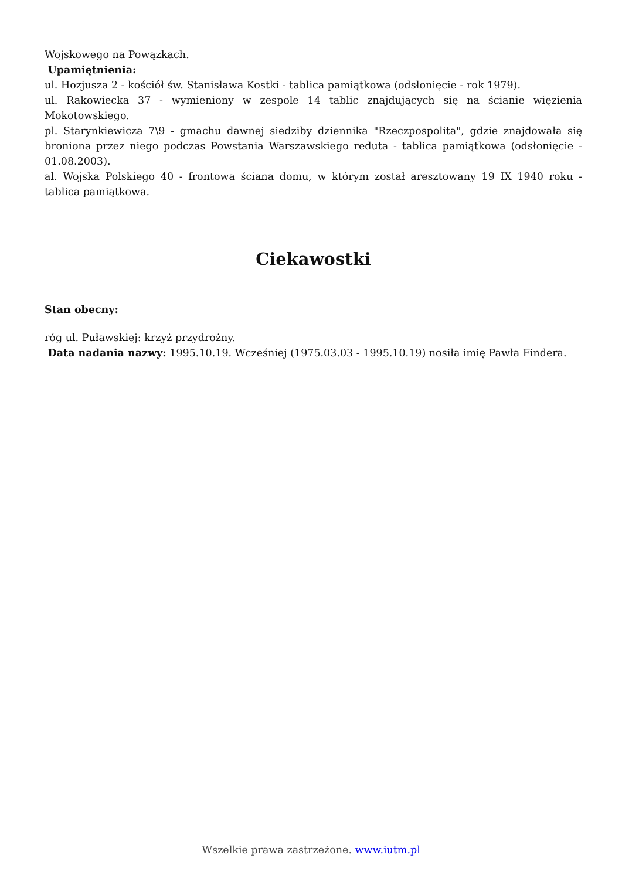Wojskowego na Powązkach.
Upamiętnienia:
ul. Hozjusza 2 - kościół św. Stanisława Kostki - tablica pamiątkowa (odsłonięcie - rok 1979).
ul. Rakowiecka 37 - wymieniony w zespole 14 tablic znajdujących się na ścianie więzienia Mokotowskiego.
pl. Starynkiewicza 7\9 - gmachu dawnej siedziby dziennika "Rzeczpospolita", gdzie znajdowała się broniona przez niego podczas Powstania Warszawskiego reduta - tablica pamiątkowa (odsłonięcie - 01.08.2003).
al. Wojska Polskiego 40 - frontowa ściana domu, w którym został aresztowany 19 IX 1940 roku - tablica pamiątkowa.
Ciekawostki
Stan obecny:
róg ul. Puławskiej: krzyż przydrożny.
Data nadania nazwy: 1995.10.19. Wcześniej (1975.03.03 - 1995.10.19) nosiła imię Pawła Findera.
Wszelkie prawa zastrzeżone. www.iutm.pl